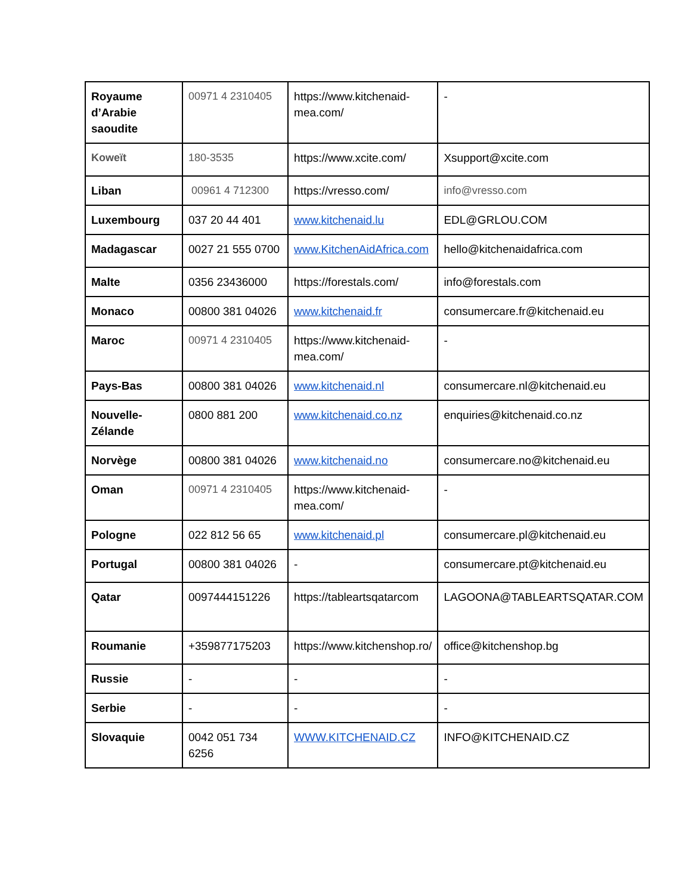| Royaume d’Arabie saoudite | 00971 4 2310405 | https://www.kitchenaid-mea.com/ | - |
| Koweït | 180-3535 | https://www.xcite.com/ | Xsupport@xcite.com |
| Liban | 00961 4 712300 | https://vresso.com/ | info@vresso.com |
| Luxembourg | 037 20 44 401 | www.kitchenaid.lu | EDL@GRLOU.COM |
| Madagascar | 0027 21 555 0700 | www.KitchenAidAfrica.com | hello@kitchenaidafrica.com |
| Malte | 0356 23436000 | https://forestals.com/ | info@forestals.com |
| Monaco | 00800 381 04026 | www.kitchenaid.fr | consumercare.fr@kitchenaid.eu |
| Maroc | 00971 4 2310405 | https://www.kitchenaid-mea.com/ | - |
| Pays-Bas | 00800 381 04026 | www.kitchenaid.nl | consumercare.nl@kitchenaid.eu |
| Nouvelle-Zélande | 0800 881 200 | www.kitchenaid.co.nz | enquiries@kitchenaid.co.nz |
| Norvège | 00800 381 04026 | www.kitchenaid.no | consumercare.no@kitchenaid.eu |
| Oman | 00971 4 2310405 | https://www.kitchenaid-mea.com/ | - |
| Pologne | 022 812 56 65 | www.kitchenaid.pl | consumercare.pl@kitchenaid.eu |
| Portugal | 00800 381 04026 | - | consumercare.pt@kitchenaid.eu |
| Qatar | 0097444151226 | https://tableartsqatarcom | LAGOONA@TABLEARTSQATAR.COM |
| Roumanie | +359877175203 | https://www.kitchenshop.ro/ | office@kitchenshop.bg |
| Russie | - | - | - |
| Serbie | - | - | - |
| Slovaquie | 0042 051 734 6256 | WWW.KITCHENAID.CZ | INFO@KITCHENAID.CZ |